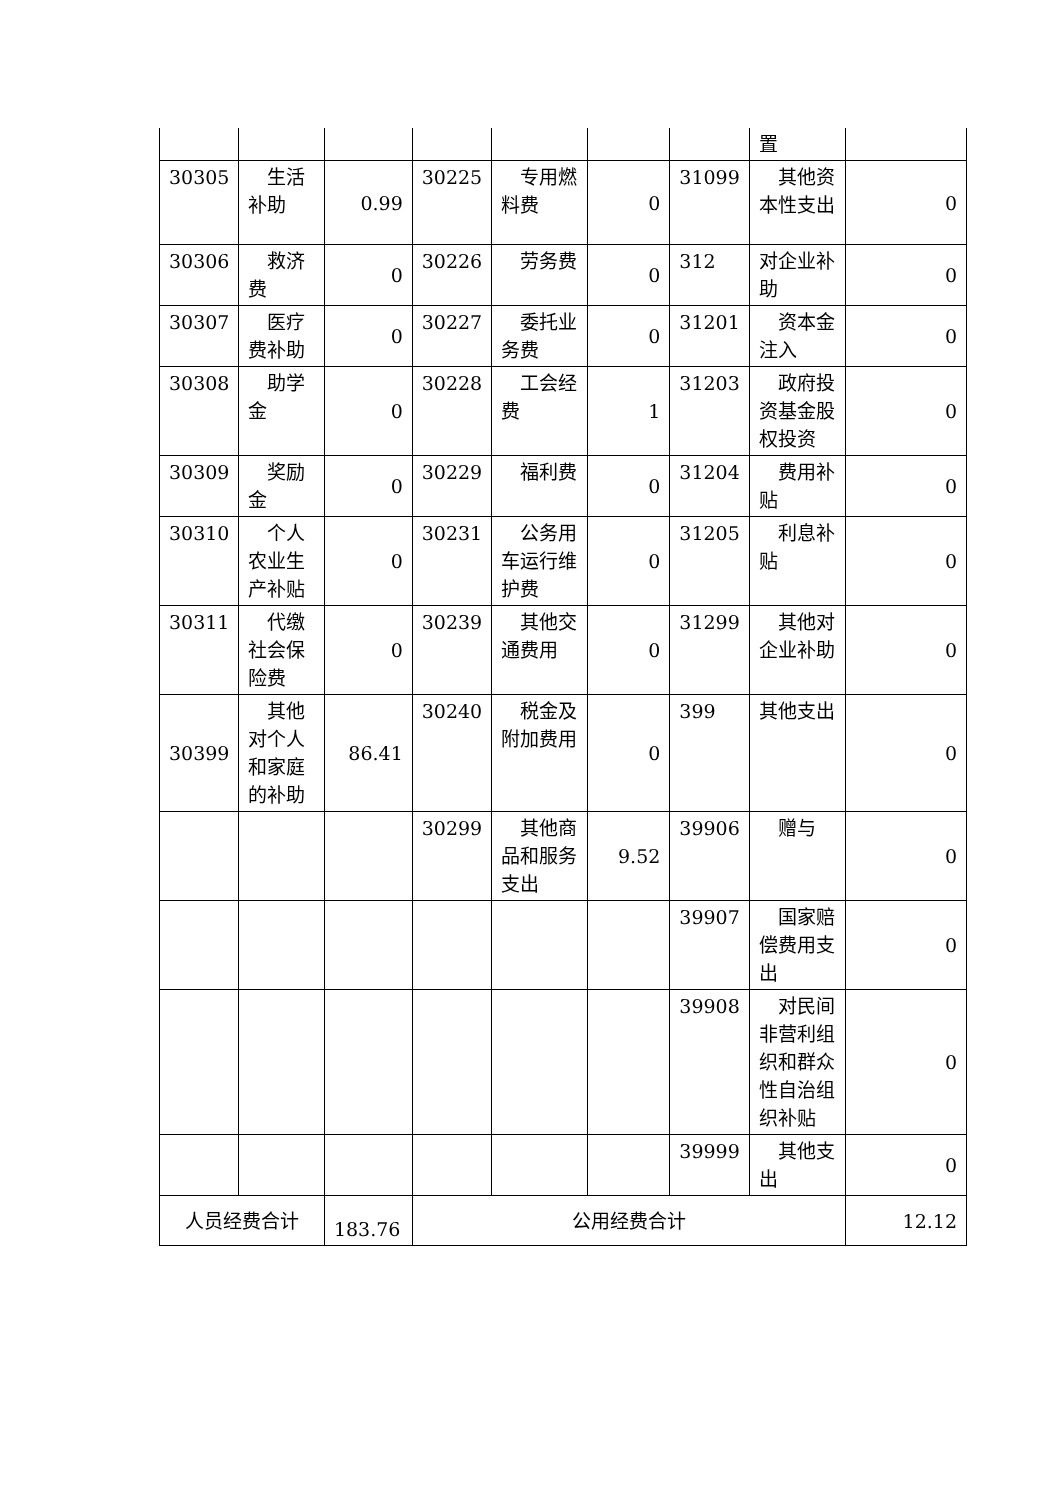| | | | | | | | 置 | |
| 30305 | 生活补助 | 0.99 | 30225 | 专用燃料费 | 0 | 31099 | 其他资本性支出 | 0 |
| 30306 | 救济费 | 0 | 30226 | 劳务费 | 0 | 312 | 对企业补助 | 0 |
| 30307 | 医疗费补助 | 0 | 30227 | 委托业务费 | 0 | 31201 | 资本金注入 | 0 |
| 30308 | 助学金 | 0 | 30228 | 工会经费 | 1 | 31203 | 政府投资基金股权投资 | 0 |
| 30309 | 奖励金 | 0 | 30229 | 福利费 | 0 | 31204 | 费用补贴 | 0 |
| 30310 | 个人农业生产补贴 | 0 | 30231 | 公务用车运行维护费 | 0 | 31205 | 利息补贴 | 0 |
| 30311 | 代缴社会保险费 | 0 | 30239 | 其他交通费用 | 0 | 31299 | 其他对企业补助 | 0 |
| 30399 | 其他对个人和家庭的补助 | 86.41 | 30240 | 税金及附加费用 | 0 | 399 | 其他支出 | 0 |
| | | | 30299 | 其他商品和服务支出 | 9.52 | 39906 | 赠与 | 0 |
| | | | | | | 39907 | 国家赔偿费用支出 | 0 |
| | | | | | | 39908 | 对民间非营利组织和群众性自治组织补贴 | 0 |
| | | | | | | 39999 | 其他支出 | 0 |
| 人员经费合计 | | 183.76 | 公用经费合计 | | | | | 12.12 |